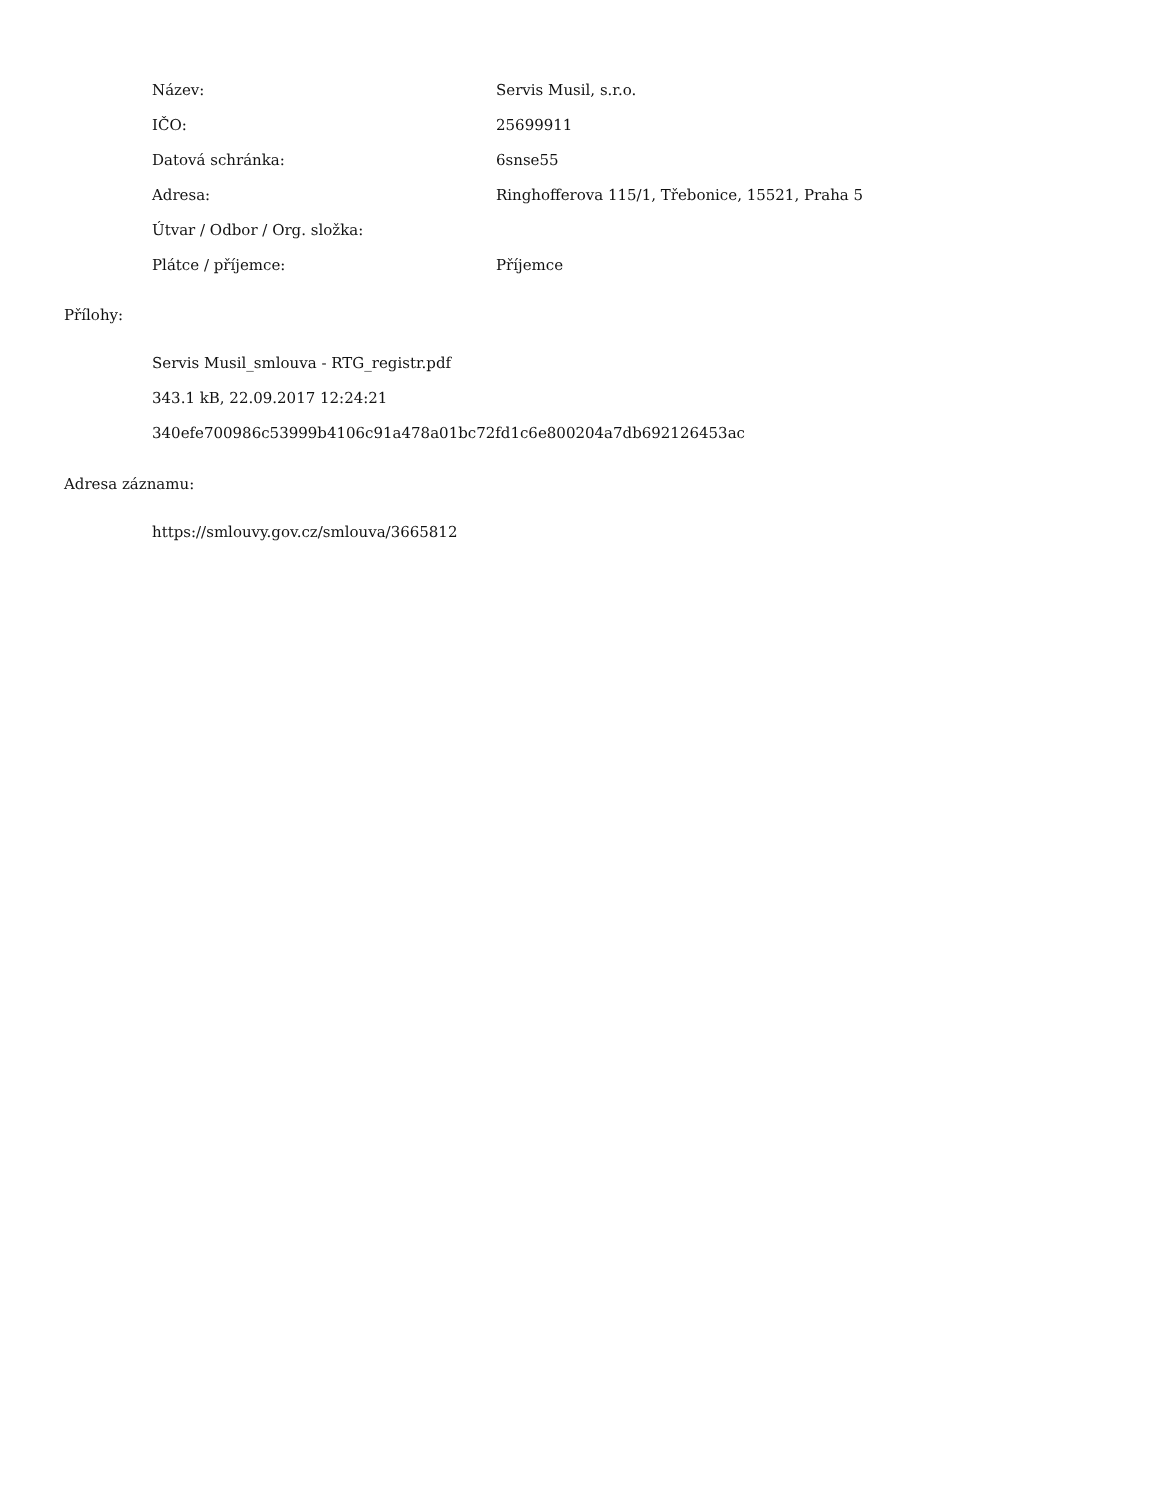| Název: | Servis Musil, s.r.o. |
| IČO: | 25699911 |
| Datová schránka: | 6snse55 |
| Adresa: | Ringhofferova 115/1, Třebonice, 15521, Praha 5 |
| Útvar / Odbor / Org. složka: | |
| Plátce / příjemce: | Příjemce |
Přílohy:
Servis Musil_smlouva - RTG_registr.pdf
343.1 kB, 22.09.2017 12:24:21
340efe700986c53999b4106c91a478a01bc72fd1c6e800204a7db692126453ac
Adresa záznamu:
https://smlouvy.gov.cz/smlouva/3665812